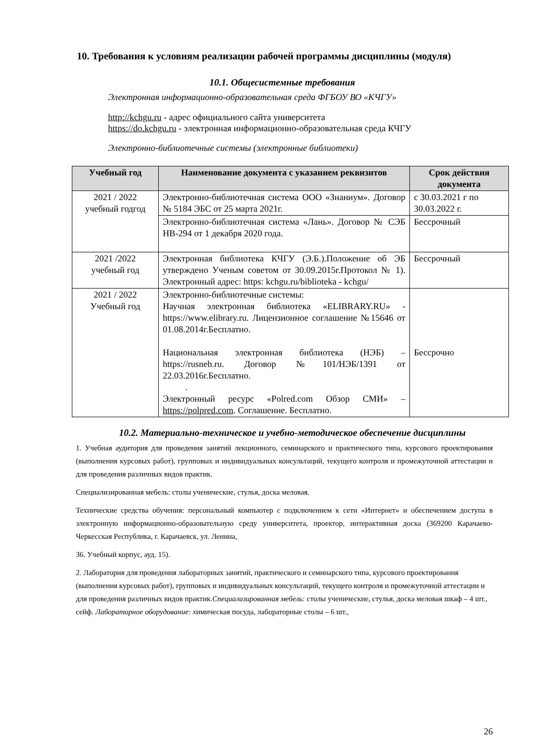10. Требования к условиям реализации рабочей программы дисциплины (модуля)
10.1. Общесистемные требования
Электронная информационно-образовательная среда ФГБОУ ВО «КЧГУ»
http://kchgu.ru - адрес официального сайта университета
https://do.kchgu.ru - электронная информационно-образовательная среда КЧГУ
Электронно-библиотечные системы (электронные библиотеки)
| Учебный год | Наименование документа с указанием реквизитов | Срок действия документа |
| --- | --- | --- |
| 2021 / 2022 учебный годгод | Электронно-библиотечная система ООО «Знаниум». Договор № 5184 ЭБС от 25 марта 2021г. | с 30.03.2021 г по 30.03.2022 г. |
| | Электронно-библиотечная система «Лань». Договор № СЭБ НВ-294 от 1 декабря 2020 года. | Бессрочный |
| 2021 /2022 учебный год | Электронная библиотека КЧГУ (Э.Б.).Положение об ЭБ утверждено Ученым советом от 30.09.2015г.Протокол № 1). Электронный адрес: https: kchgu.ru/biblioteka - kchgu/ | Бессрочный |
| 2021 / 2022 Учебный год | Электронно-библиотечные системы: Научная электронная библиотека «ELIBRARY.RU» - https://www.elibrary.ru. Лицензионное соглашение №15646 от 01.08.2014г.Бесплатно. Национальная электронная библиотека (НЭБ) – https://rusneb.ru. Договор №101/НЭБ/1391 от 22.03.2016г.Бесплатно. . Электронный ресурс «Polred.com Обзор СМИ» – https://polpred.com . Соглашение. Бесплатно. | Бессрочно |
10.2. Материально-техническое и учебно-методическое обеспечение дисциплины
1. Учебная аудитория для проведения занятий лекционного, семинарского и практического типа, курсового проектирования (выполнения курсовых работ), групповых и индивидуальных консультаций, текущего контроля и промежуточной аттестации и для проведения различных видов практик.
Специализированная мебель: столы ученические, стулья, доска меловая.
Технические средства обучения: персональный компьютер с подключением к сети «Интернет» и обеспечением доступа в электронную информационно-образовательную среду университета, проектор, интерактивная доска (369200 Карачаево-Черкесская Республика, г. Карачаевск, ул. Ленина,
36. Учебный корпус, ауд. 15).
2. Лаборатория для проведения лабораторных занятий, практического и семинарского типа, курсового проектирования (выполнения курсовых работ), групповых и индивидуальных консультаций, текущего контроля и промежуточной аттестации и для проведения различных видов практик.Специализированная мебель: столы ученические, стулья, доска меловая шкаф – 4 шт., сейф. Лабораторное оборудование: химическая посуда, лабораторные столы – 6 шт.,
26